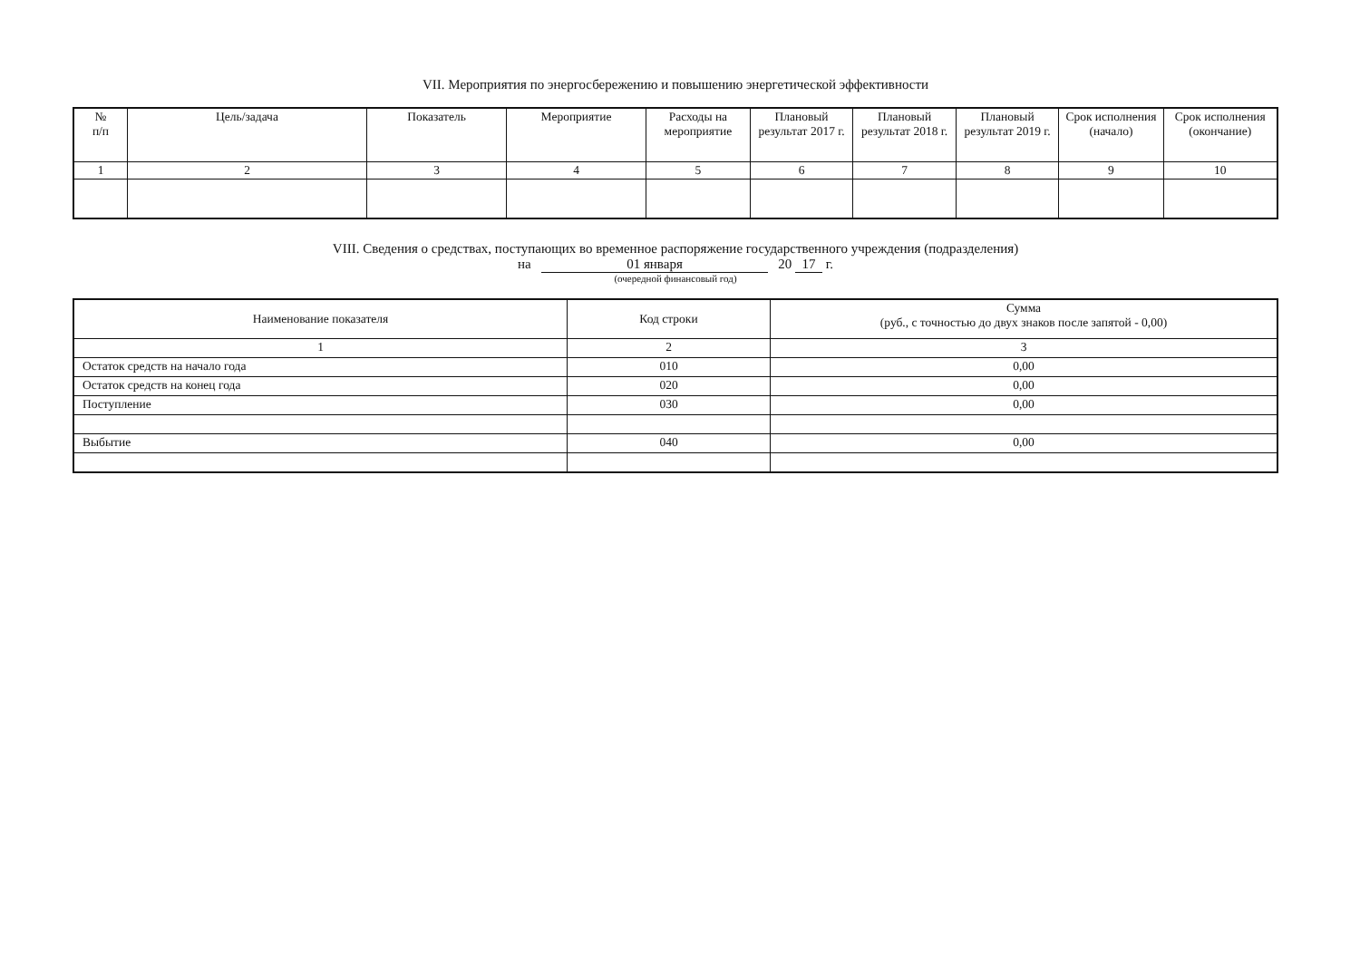VII. Мероприятия по энергосбережению и повышению энергетической эффективности
| № п/п | Цель/задача | Показатель | Мероприятие | Расходы на мероприятие | Плановый результат 2017 г. | Плановый результат 2018 г. | Плановый результат 2019 г. | Срок исполнения (начало) | Срок исполнения (окончание) |
| --- | --- | --- | --- | --- | --- | --- | --- | --- | --- |
| 1 | 2 | 3 | 4 | 5 | 6 | 7 | 8 | 9 | 10 |
VIII. Сведения о средствах, поступающих во временное распоряжение государственного учреждения (подразделения)
на 01 января 20 17 г.
(очередной финансовый год)
| Наименование показателя | Код строки | Сумма (руб., с точностью до двух знаков после запятой - 0,00) |
| 1 | 2 | 3 |
| Остаток средств на начало года | 010 | 0,00 |
| Остаток средств на конец года | 020 | 0,00 |
| Поступление | 030 | 0,00 |
| Выбытие | 040 | 0,00 |